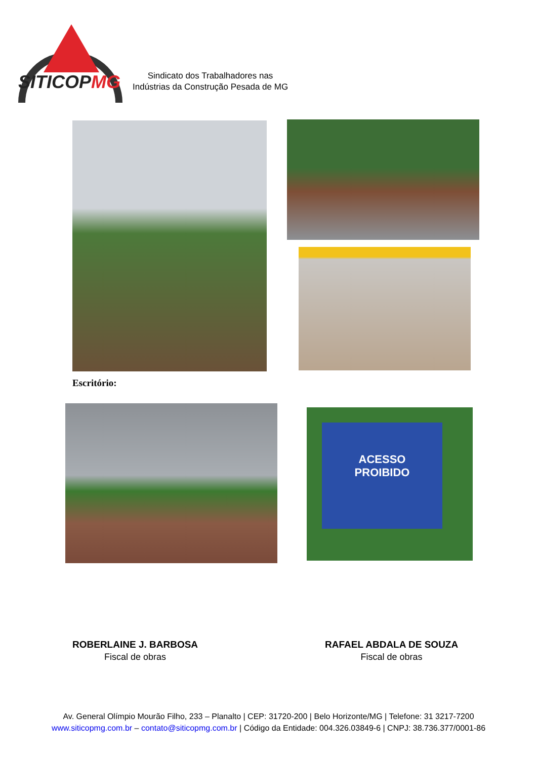SITICOPMG
Sindicato dos Trabalhadores nas
Indústrias da Construção Pesada de MG
Escritório:
ACESSO
PROIBIDO
ROBERLAINE J. BARBOSA
Fiscal de obras
RAFAEL ABDALA DE SOUZA
Fiscal de obras
Av. General Olímpio Mourão Filho, 233 – Planalto | CEP: 31720-200 | Belo Horizonte/MG | Telefone: 31 3217-7200
www.siticopmg.com.br – contato@siticopmg.com.br | Código da Entidade: 004.326.03849-6 | CNPJ: 38.736.377/0001-86